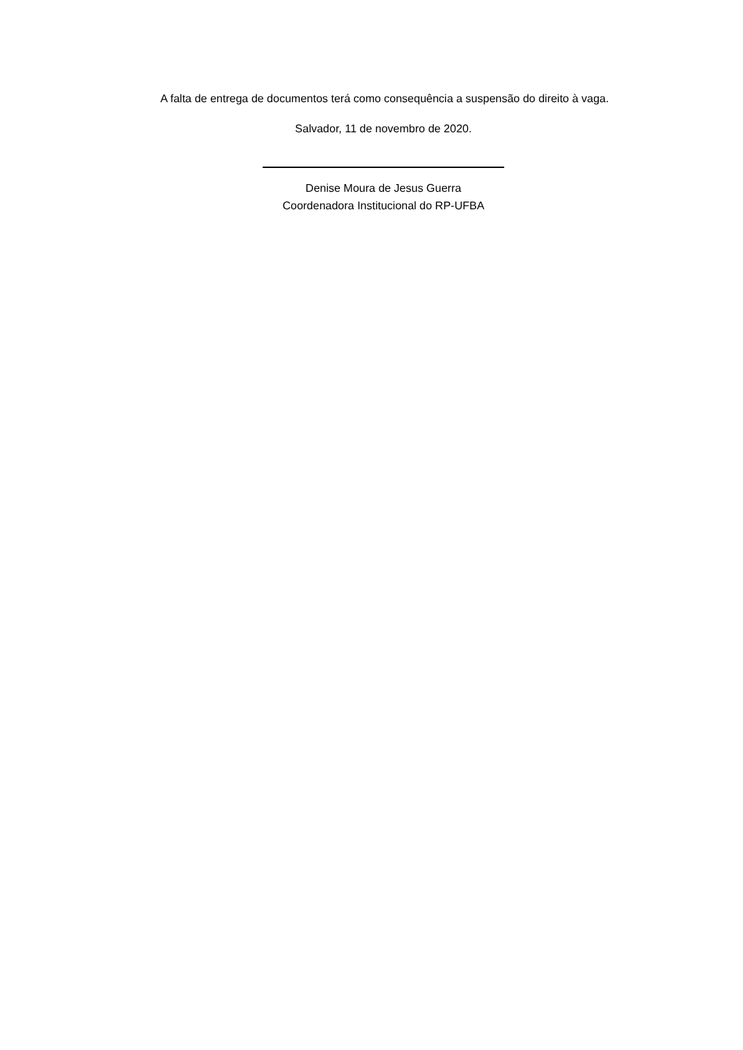A falta de entrega de documentos terá como consequência a suspensão do direito à vaga.
Salvador, 11 de novembro de 2020.
Denise Moura de Jesus Guerra
Coordenadora Institucional do RP-UFBA